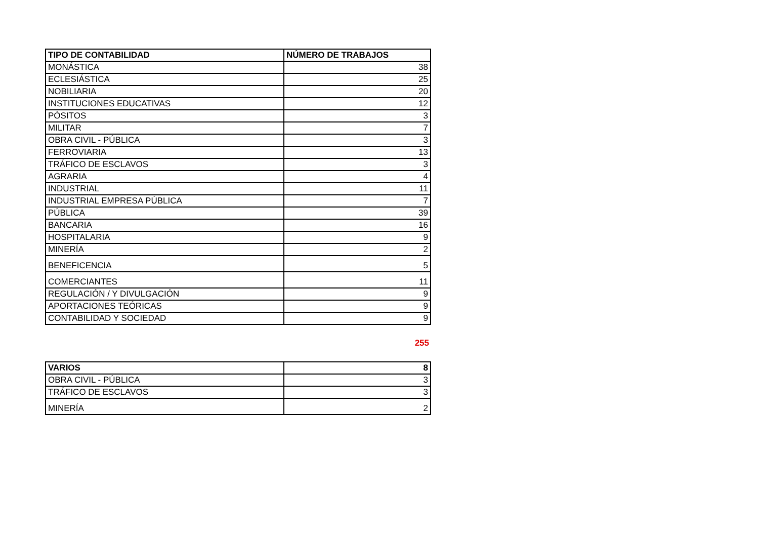| TIPO DE CONTABILIDAD | NÚMERO DE TRABAJOS |
| --- | --- |
| MONÁSTICA | 38 |
| ECLESIÁSTICA | 25 |
| NOBILIARIA | 20 |
| INSTITUCIONES EDUCATIVAS | 12 |
| PÓSITOS | 3 |
| MILITAR | 7 |
| OBRA CIVIL - PÚBLICA | 3 |
| FERROVIARIA | 13 |
| TRÁFICO DE ESCLAVOS | 3 |
| AGRARIA | 4 |
| INDUSTRIAL | 11 |
| INDUSTRIAL EMPRESA PÚBLICA | 7 |
| PÚBLICA | 39 |
| BANCARIA | 16 |
| HOSPITALARIA | 9 |
| MINERÍA | 2 |
| BENEFICENCIA | 5 |
| COMERCIANTES | 11 |
| REGULACIÓN / Y DIVULGACIÓN | 9 |
| APORTACIONES TEÓRICAS | 9 |
| CONTABILIDAD Y SOCIEDAD | 9 |
255
| VARIOS | 8 |
| --- | --- |
| OBRA CIVIL - PÚBLICA | 3 |
| TRÁFICO DE ESCLAVOS | 3 |
| MINERÍA | 2 |